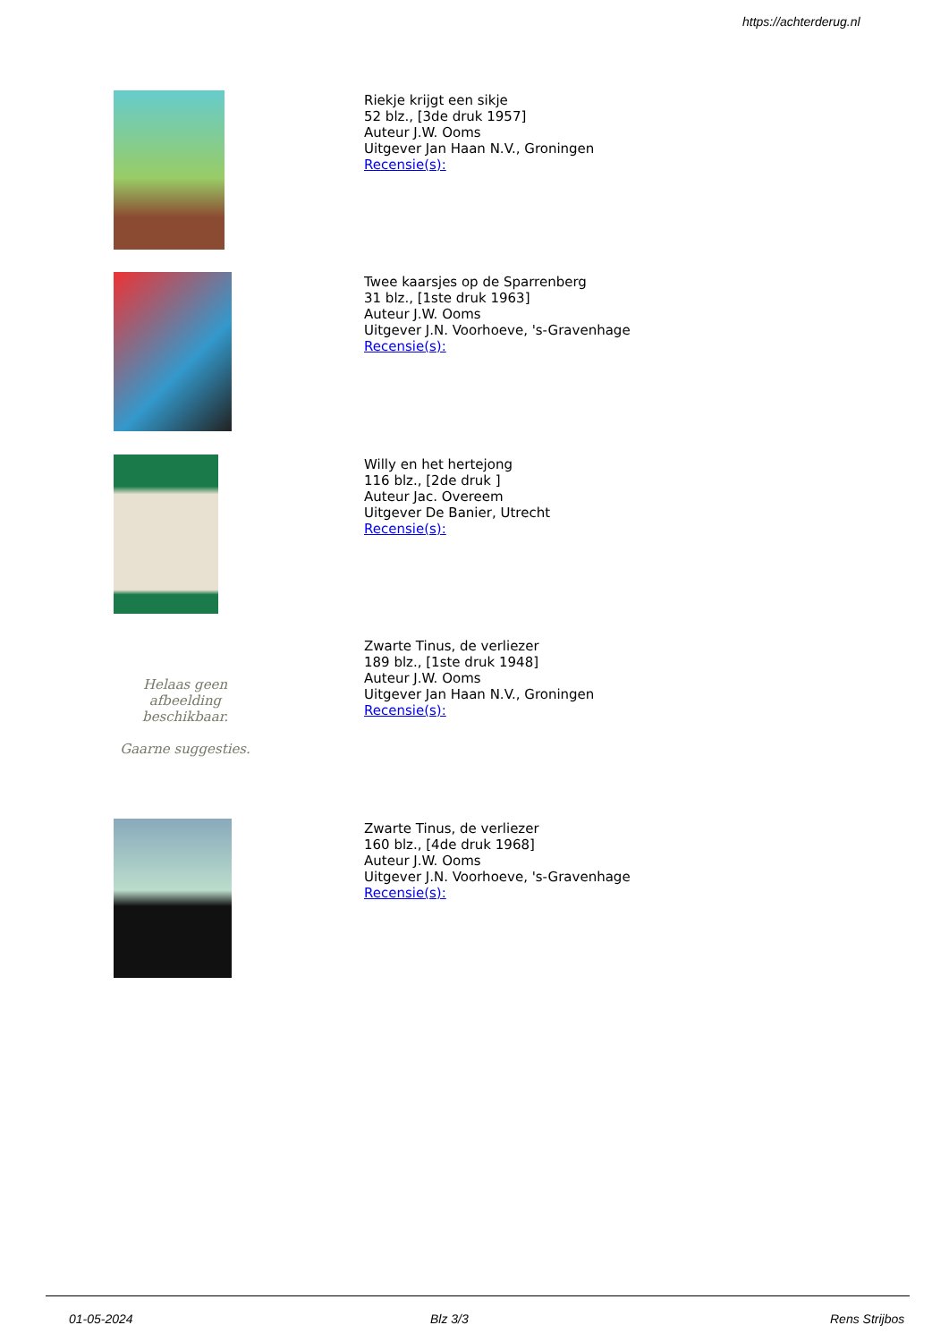https://achterderug.nl
Riekje krijgt een sikje
52 blz., [3de druk 1957]
Auteur J.W. Ooms
Uitgever Jan Haan N.V., Groningen
Recensie(s):
Twee kaarsjes op de Sparrenberg
31 blz., [1ste druk 1963]
Auteur J.W. Ooms
Uitgever J.N. Voorhoeve, 's-Gravenhage
Recensie(s):
Willy en het hertejong
116 blz., [2de druk ]
Auteur Jac. Overeem
Uitgever De Banier, Utrecht
Recensie(s):
Helaas geen afbeelding beschikbaar.
Gaarne suggesties.
Zwarte Tinus, de verliezer
189 blz., [1ste druk 1948]
Auteur J.W. Ooms
Uitgever Jan Haan N.V., Groningen
Recensie(s):
Zwarte Tinus, de verliezer
160 blz., [4de druk 1968]
Auteur J.W. Ooms
Uitgever J.N. Voorhoeve, 's-Gravenhage
Recensie(s):
01-05-2024 Blz 3/3 Rens Strijbos